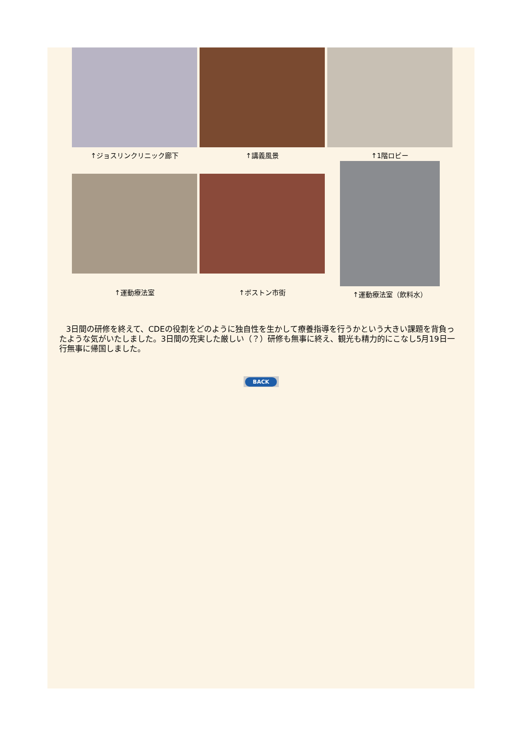↑ジョスリンクリニック廊下
↑講義風景
↑1階ロビー
↑運動療法室
↑ボストン市街
↑運動療法室（飲料水）
3日間の研修を終えて、CDEの役割をどのように独自性を生かして療養指導を行うかという大きい課題を背負ったような気がいたしました。3日間の充実した厳しい（？）研修も無事に終え、観光も精力的にこなし5月19日一行無事に帰国しました。
BACK